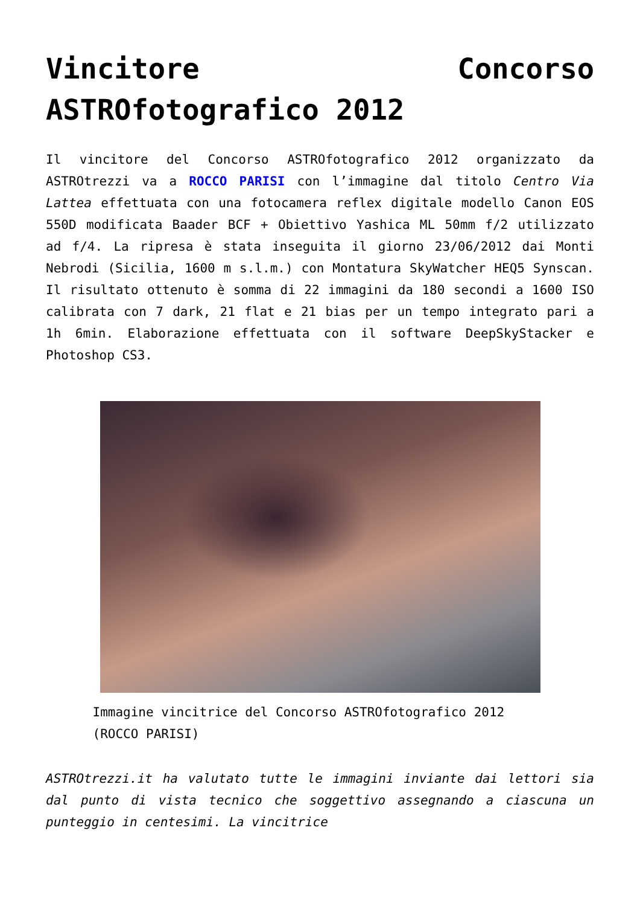Vincitore Concorso ASTROfotografico 2012
Il vincitore del Concorso ASTROfotografico 2012 organizzato da ASTROtrezzi va a ROCCO PARISI con l’immagine dal titolo Centro Via Lattea effettuata con una fotocamera reflex digitale modello Canon EOS 550D modificata Baader BCF + Obiettivo Yashica ML 50mm f/2 utilizzato ad f/4. La ripresa è stata inseguita il giorno 23/06/2012 dai Monti Nebrodi (Sicilia, 1600 m s.l.m.) con Montatura SkyWatcher HEQ5 Synscan. Il risultato ottenuto è somma di 22 immagini da 180 secondi a 1600 ISO calibrata con 7 dark, 21 flat e 21 bias per un tempo integrato pari a 1h 6min. Elaborazione effettuata con il software DeepSkyStacker e Photoshop CS3.
Immagine vincitrice del Concorso ASTROfotografico 2012 (ROCCO PARISI)
ASTROtrezzi.it ha valutato tutte le immagini inviante dai lettori sia dal punto di vista tecnico che soggettivo assegnando a ciascuna un punteggio in centesimi. La vincitrice